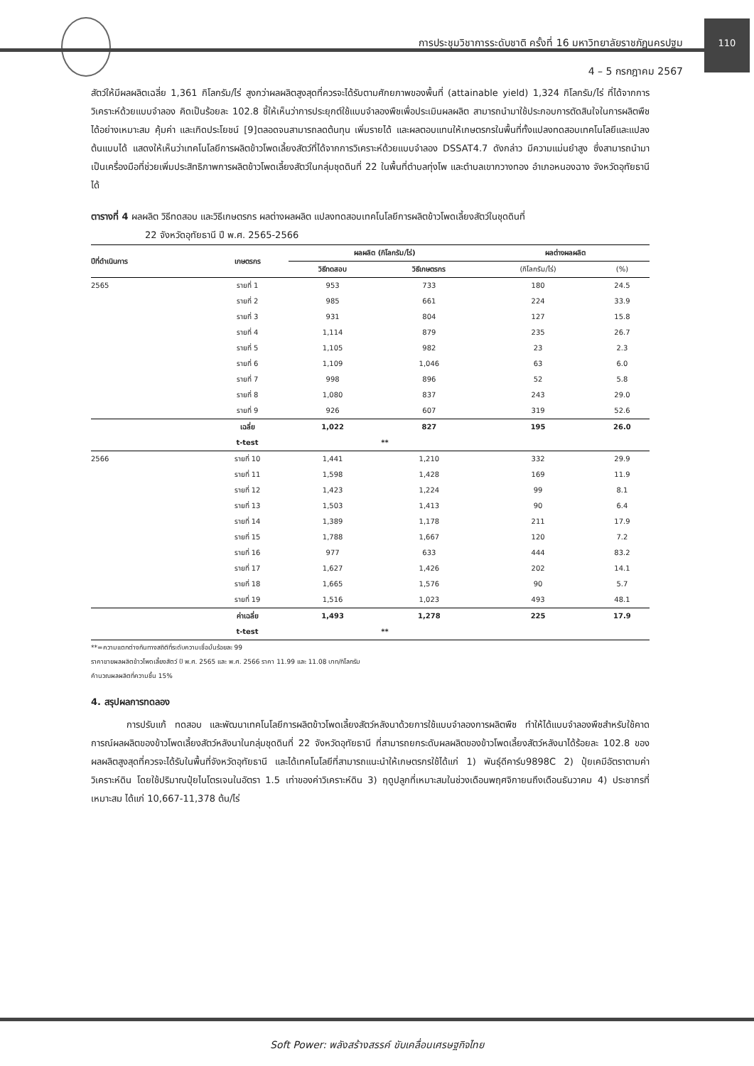110
การประชุมวิชาการระดับชาติ ครั้งที่ 16 มหาวิทยาลัยราชภัฏนครปฐม
4 – 5 กรกฎาคม 2567
สัตว์ให้มีผลผลิตเฉลี่ย 1,361 กิโลกรัม/ไร่ สูงกว่าผลผลิตสูงสุดที่ควรจะได้รับตามศักยภาพของพื้นที่ (attainable yield) 1,324 กิโลกรัม/ไร่ ที่ได้จากการวิเคราะห์ด้วยแบบจำลอง คิดเป็นร้อยละ 102.8 ชี้ให้เห็นว่าการประยุกต์ใช้แบบจำลองพืชเพื่อประเมินผลผลิต สามารถนำมาใช้ประกอบการตัดสินใจในการผลิตพืชได้อย่างเหมาะสม คุ้มค่า และเกิดประโยชน์ [9]ตลอดจนสามารถลดต้นทุน เพิ่มรายได้ และผลตอบแทนให้เกษตรกรในพื้นที่ทั้งแปลงทดสอบเทคโนโลยีและแปลงต้นแบบได้ แสดงให้เห็นว่าเทคโนโลยีการผลิตข้าวโพดเลี้ยงสัตว์ที่ได้จากการวิเคราะห์ด้วยแบบจำลอง DSSAT4.7 ดังกล่าว มีความแม่นยำสูง ซึ่งสามารถนำมาเป็นเครื่องมือที่ช่วยเพิ่มประสิทธิภาพการผลิตข้าวโพดเลี้ยงสัตว์ในกลุ่มชุดดินที่ 22 ในพื้นที่ตำบลทุ่งโพ และตำบลเขากวางทอง อำเภอหนองฉาง จังหวัดอุทัยธานี ได้
ตารางที่ 4 ผลผลิต วิธีทดสอบ และวิธีเกษตรกร ผลต่างผลผลิต แปลงทดสอบเทคโนโลยีการผลิตข้าวโพดเลี้ยงสัตว์ในชุดดินที่
22 จังหวัดอุทัยธานี ปี พ.ศ. 2565-2566
| ปีที่ดำเนินการ | เกษตรกร | ผลผลิต (กิโลกรัม/ไร่) | | ผลต่างผลผลิต | |
| --- | --- | --- | --- | --- | --- |
| | | วิธีทดสอบ | วิธีเกษตรกร | (กิโลกรัม/ไร่) | (%) |
| 2565 | รายที่ 1 | 953 | 733 | 180 | 24.5 |
| | รายที่ 2 | 985 | 661 | 224 | 33.9 |
| | รายที่ 3 | 931 | 804 | 127 | 15.8 |
| | รายที่ 4 | 1,114 | 879 | 235 | 26.7 |
| | รายที่ 5 | 1,105 | 982 | 23 | 2.3 |
| | รายที่ 6 | 1,109 | 1,046 | 63 | 6.0 |
| | รายที่ 7 | 998 | 896 | 52 | 5.8 |
| | รายที่ 8 | 1,080 | 837 | 243 | 29.0 |
| | รายที่ 9 | 926 | 607 | 319 | 52.6 |
| | เฉลี่ย | 1,022 | 827 | 195 | 26.0 |
| | t-test | ** | | | |
| 2566 | รายที่ 10 | 1,441 | 1,210 | 332 | 29.9 |
| | รายที่ 11 | 1,598 | 1,428 | 169 | 11.9 |
| | รายที่ 12 | 1,423 | 1,224 | 99 | 8.1 |
| | รายที่ 13 | 1,503 | 1,413 | 90 | 6.4 |
| | รายที่ 14 | 1,389 | 1,178 | 211 | 17.9 |
| | รายที่ 15 | 1,788 | 1,667 | 120 | 7.2 |
| | รายที่ 16 | 977 | 633 | 444 | 83.2 |
| | รายที่ 17 | 1,627 | 1,426 | 202 | 14.1 |
| | รายที่ 18 | 1,665 | 1,576 | 90 | 5.7 |
| | รายที่ 19 | 1,516 | 1,023 | 493 | 48.1 |
| | ค่าเฉลี่ย | 1,493 | 1,278 | 225 | 17.9 |
| | t-test | ** | | | |
**=ความแตกต่างกันทางสถิติที่ระดับความเชื่อมั่นร้อยละ 99
ราคาขายผลผลิตข้าวโพดเลี้ยงสัตว์ ปี พ.ศ. 2565 และ พ.ศ. 2566 ราคา 11.99 และ 11.08 บาท/กิโลกรัม
คำนวณผลผลิตที่ความชื้น 15%
4. สรุปผลการทดลอง
การปรับแก้ ทดสอบ และพัฒนาเทคโนโลยีการผลิตข้าวโพดเลี้ยงสัตว์หลังนาด้วยการใช้แบบจำลองการผลิตพืช ทำให้ได้แบบจำลองพืชสำหรับใช้คาดการณ์ผลผลิตของข้าวโพดเลี้ยงสัตว์หลังนาในกลุ่มชุดดินที่ 22 จังหวัดอุทัยธานี ที่สามารถยกระดับผลผลิตของข้าวโพดเลี้ยงสัตว์หลังนาได้ร้อยละ 102.8 ของผลผลิตสูงสุดที่ควรจะได้รับในพื้นที่จังหวัดอุทัยธานี และได้เทคโนโลยีที่สามารถแนะนำให้เกษตรกรใช้ได้แก่ 1) พันธุ์ดีคาร์บ9898C 2) ปุ๋ยเคมีอัตราตามค่าวิเคราะห์ดิน โดยใช้ปริมาณปุ๋ยไนโตรเจนในอัตรา 1.5 เท่าของค่าวิเคราะห์ดิน 3) ฤดูปลูกที่เหมาะสมในช่วงเดือนพฤศจิกายนถึงเดือนธันวาคม 4) ประชากรที่เหมาะสม ได้แก่ 10,667-11,378 ต้น/ไร่
Soft Power: พลังสร้างสรรค์ ขับเคลื่อนเศรษฐกิจไทย